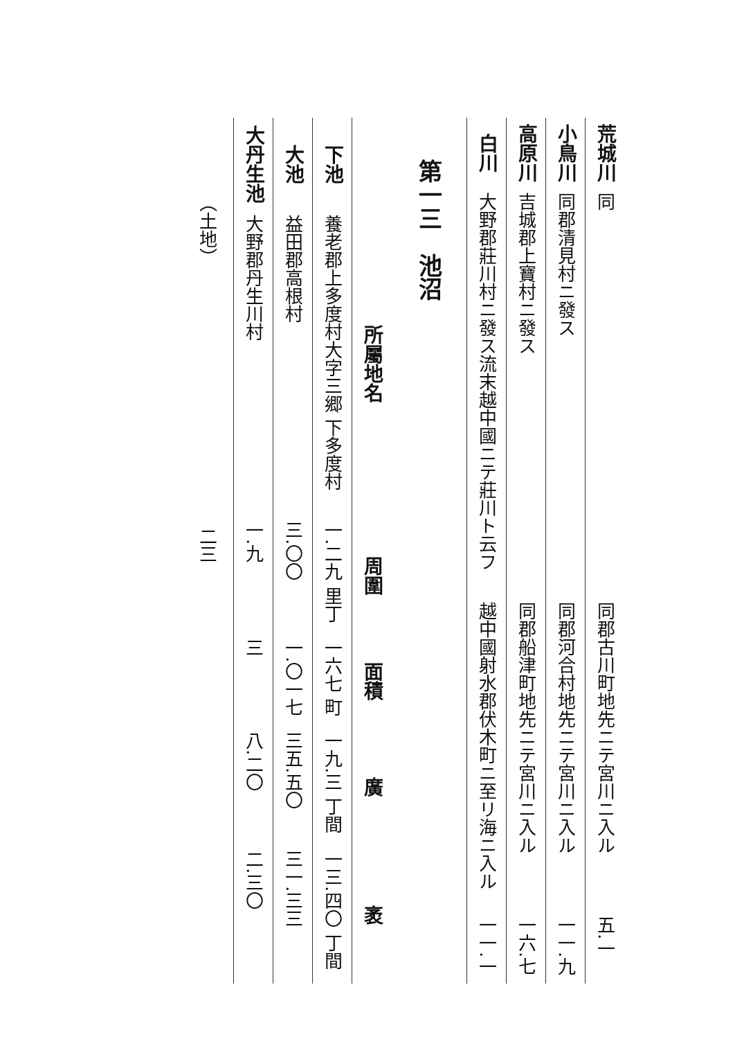| 荒城川 | 同 | 同郡古川町地先ニテ宮川ニ入ル | 五.一 |
| 小鳥川 | 同郡清見村ニ發ス | 同郡河合村地先ニテ宮川ニ入ル | 一一.九 |
| 高原川 | 吉城郡上寶村ニ發ス | 同郡船津町地先ニテ宮川ニ入ル | 一六.七 |
| 白川 | 大野郡莊川村ニ發ス流末越中國ニテ莊川ト云フ | 越中國射水郡伏木町ニ至リ海ニ入ル | 一一.一 |
第一三　池沼
| | 所屬地名 | 周圍 | 面積 | 廣 | 袤 |
| --- | --- | --- | --- | --- | --- |
| 下池 | 養老郡上多度村大字三郷 下多度村 | 一.二九 里丁 | 一六七 町 | 一九.三 丁間 | 一三.四〇 丁間 |
| 大池 | 益田郡高根村 | 三.〇〇 | 一.〇一七 | 三五.五〇 | 三一.三三 |
| 大丹生池 | 大野郡丹生川村 | 一.九 | 三 | 八.二〇 | 二.三〇 |
（土地）　　　　　　　　　　　　　　　二三